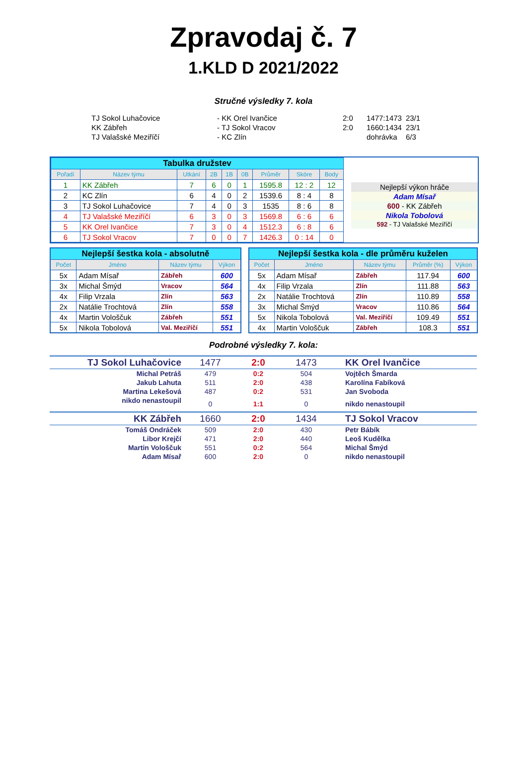Zpravodaj č. 7
1.KLD D 2021/2022
Stručné výsledky 7. kola
| TJ Sokol Luhačovice | - KK Orel Ivančice | 2:0 | 1477:1473 | 23/1 |
| KK Zábřeh | - TJ Sokol Vracov | 2:0 | 1660:1434 | 23/1 |
| TJ Valašské Meziříčí | - KC Zlín | | dohrávka | 6/3 |
| Tabulka družstev | | | | | | | | |
| Pořadí | Název týmu | Utkání | 2B | 1B | 0B | Průměr | Skóre | Body |
| 1 | KK Zábřeh | 7 | 6 | 0 | 1 | 1595.8 | 12 : 2 | 12 |
| 2 | KC Zlín | 6 | 4 | 0 | 2 | 1539.6 | 8 : 4 | 8 |
| 3 | TJ Sokol Luhačovice | 7 | 4 | 0 | 3 | 1535 | 8 : 6 | 8 |
| 4 | TJ Valašské Meziříčí | 6 | 3 | 0 | 3 | 1569.8 | 6 : 6 | 6 |
| 5 | KK Orel Ivančice | 7 | 3 | 0 | 4 | 1512.3 | 6 : 8 | 6 |
| 6 | TJ Sokol Vracov | 7 | 0 | 0 | 7 | 1426.3 | 0 : 14 | 0 |
Nejlepší výkon hráče
Adam Mísař
600 - KK Zábřeh
Nikola Tobolová
592 - TJ Valašské Meziříčí
| Nejlepší šestka kola - absolutně | | | |
| Počet | Jméno | Název týmu | Výkon |
| 5x | Adam Mísař | Zábřeh | 600 |
| 3x | Michal Šmýd | Vracov | 564 |
| 4x | Filip Vrzala | Zlín | 563 |
| 2x | Natálie Trochtová | Zlín | 558 |
| 4x | Martin Vološčuk | Zábřeh | 551 |
| 5x | Nikola Tobolová | Val. Meziříčí | 551 |
| Nejlepší šestka kola - dle průměru kuželen | | | | |
| Počet | Jméno | Název týmu | Průměr (%) | Výkon |
| 5x | Adam Mísař | Zábřeh | 117.94 | 600 |
| 4x | Filip Vrzala | Zlín | 111.88 | 563 |
| 2x | Natálie Trochtová | Zlín | 110.89 | 558 |
| 3x | Michal Šmýd | Vracov | 110.86 | 564 |
| 5x | Nikola Tobolová | Val. Meziříčí | 109.49 | 551 |
| 4x | Martin Vološčuk | Zábřeh | 108.3 | 551 |
Podrobné výsledky 7. kola:
| TJ Sokol Luhačovice | 1477 | 2:0 | 1473 | KK Orel Ivančice |
| Michal Petráš | 479 | 0:2 | 504 | Vojtěch Šmarda |
| Jakub Lahuta | 511 | 2:0 | 438 | Karolína Fabíková |
| Martina Lekešová | 487 | 0:2 | 531 | Jan Svoboda |
| nikdo nenastoupil | 0 | 1:1 | 0 | nikdo nenastoupil |
| KK Zábřeh | 1660 | 2:0 | 1434 | TJ Sokol Vracov |
| Tomáš Ondráček | 509 | 2:0 | 430 | Petr Bábík |
| Libor Krejčí | 471 | 2:0 | 440 | Leoš Kudělka |
| Martin Vološčuk | 551 | 0:2 | 564 | Michal Šmýd |
| Adam Mísař | 600 | 2:0 | 0 | nikdo nenastoupil |